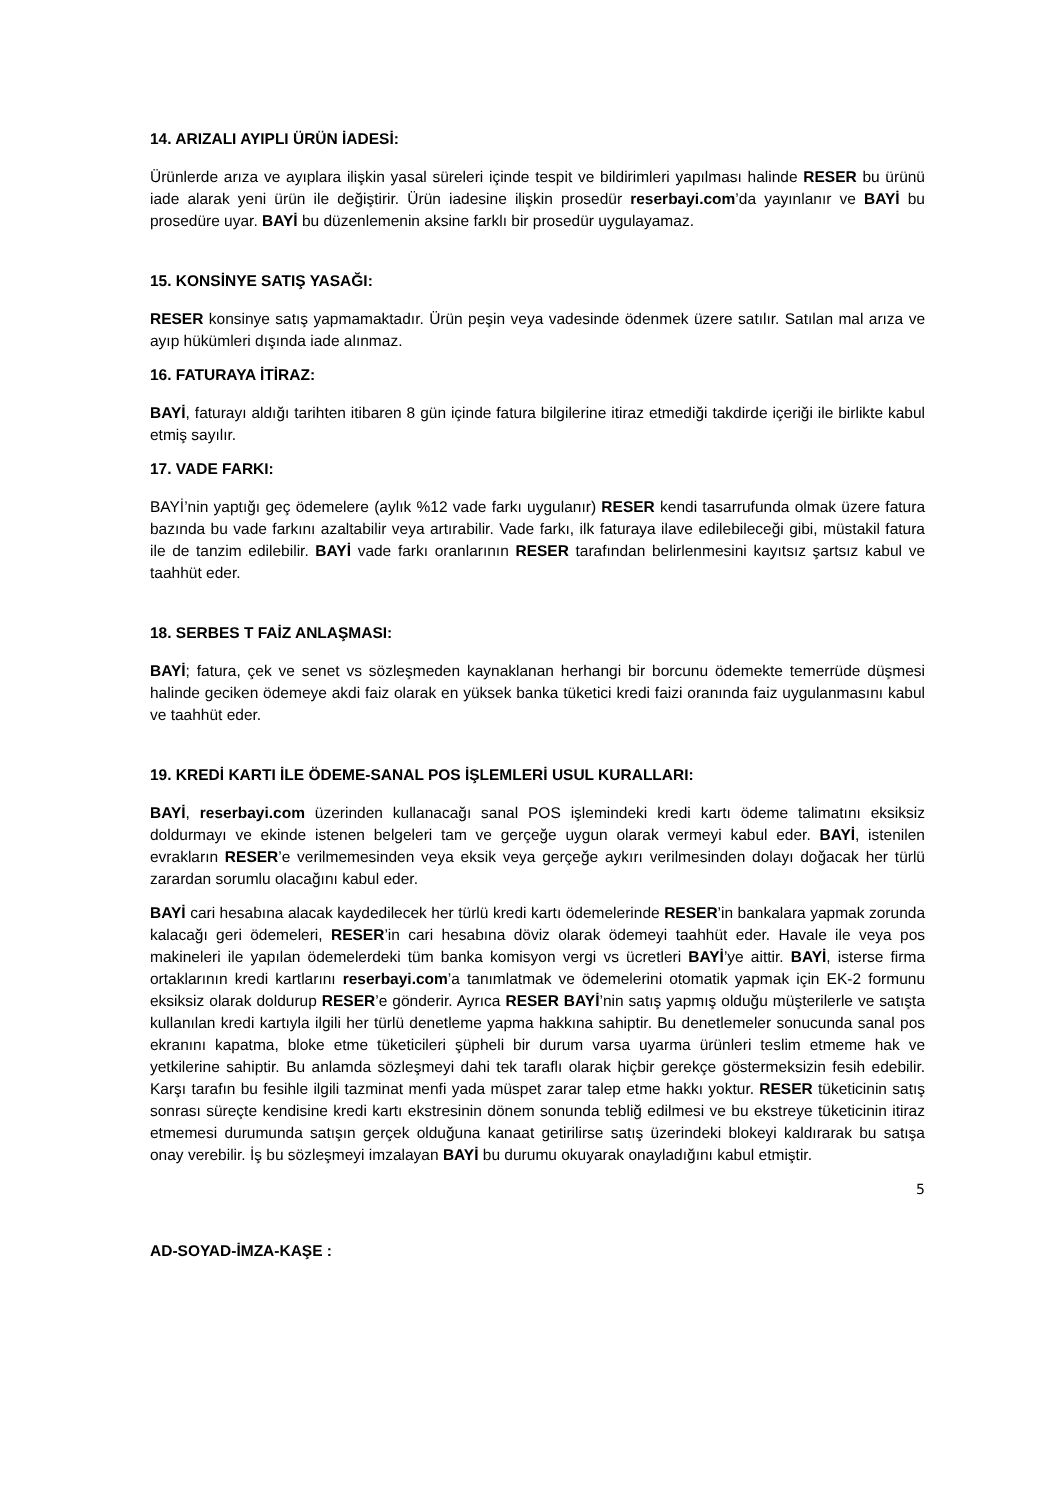14. ARIZALI AYIPLI ÜRÜN İADESİ:
Ürünlerde arıza ve ayıplara ilişkin yasal süreleri içinde tespit ve bildirimleri yapılması halinde RESER bu ürünü iade alarak yeni ürün ile değiştirir. Ürün iadesine ilişkin prosedür reserbayi.com’da yayınlanır ve BAYİ bu prosedüre uyar. BAYİ bu düzenlemenin aksine farklı bir prosedür uygulayamaz.
15. KONSİNYE SATIŞ YASAĞI:
RESER konsinye satış yapmamaktadır. Ürün peşin veya vadesinde ödenmek üzere satılır. Satılan mal arıza ve ayıp hükümleri dışında iade alınmaz.
16. FATURAYA İTİRAZ:
BAYİ, faturayı aldığı tarihten itibaren 8 gün içinde fatura bilgilerine itiraz etmediği takdirde içeriği ile birlikte kabul etmiş sayılır.
17. VADE FARKI:
BAYİ’nin yaptığı geç ödemelere (aylık %12 vade farkı uygulanır) RESER kendi tasarrufunda olmak üzere fatura bazında bu vade farkını azaltabilir veya artırabilir. Vade farkı, ilk faturaya ilave edilebileceği gibi, müstakil fatura ile de tanzim edilebilir. BAYİ vade farkı oranlarının RESER tarafından belirlenmesini kayıtsız şartsız kabul ve taahhüt eder.
18. SERBES T FAİZ ANLAŞMASI:
BAYİ; fatura, çek ve senet vs sözleşmeden kaynaklanan herhangi bir borcunu ödemekte temerrüde düşmesi halinde geciken ödemeye akdi faiz olarak en yüksek banka tüketici kredi faizi oranında faiz uygulanmasını kabul ve taahhüt eder.
19. KREDİ KARTI İLE ÖDEME-SANAL POS İŞLEMLERİ USUL KURALLARI:
BAYİ, reserbayi.com üzerinden kullanacağı sanal POS işlemindeki kredi kartı ödeme talimatını eksiksiz doldurmayı ve ekinde istenen belgeleri tam ve gerçeğe uygun olarak vermeyi kabul eder. BAYİ, istenilen evrakların RESER’e verilmemesinden veya eksik veya gerçeğe aykırı verilmesinden dolayı doğacak her türlü zarardan sorumlu olacağını kabul eder.
BAYİ cari hesabına alacak kaydedilecek her türlü kredi kartı ödemelerinde RESER’in bankalara yapmak zorunda kalacağı geri ödemeleri, RESER’in cari hesabına döviz olarak ödemeyi taahhüt eder. Havale ile veya pos makineleri ile yapılan ödemelerdeki tüm banka komisyon vergi vs ücretleri BAYİ’ye aittir. BAYİ, isterse firma ortaklarının kredi kartlarını reserbayi.com’a tanımlatmak ve ödemelerini otomatik yapmak için EK-2 formunu eksiksiz olarak doldurup RESER’e gönderir. Ayrıca RESER BAYİ’nin satış yapmış olduğu müşterilerle ve satışta kullanılan kredi kartıyla ilgili her türlü denetleme yapma hakkına sahiptir. Bu denetlemeler sonucunda sanal pos ekranını kapatma, bloke etme tüketicileri şüpheli bir durum varsa uyarma ürünleri teslim etmeme hak ve yetkilerine sahiptir. Bu anlamda sözleşmeyi dahi tek taraflı olarak hiçbir gerekçe göstermeksizin fesih edebilir. Karşı tarafın bu fesihle ilgili tazminat menfi yada müspet zarar talep etme hakkı yoktur. RESER tüketicinin satış sonrası süreçte kendisine kredi kartı ekstresinin dönem sonunda tebliğ edilmesi ve bu ekstreye tüketicinin itiraz etmemesi durumunda satışın gerçek olduğuna kanaat getirilirse satış üzerindeki blokeyi kaldırarak bu satışa onay verebilir. İş bu sözleşmeyi imzalayan BAYİ bu durumu okuyarak onayladığını kabul etmiştir.
5
AD-SOYAD-İMZA-KAŞE :